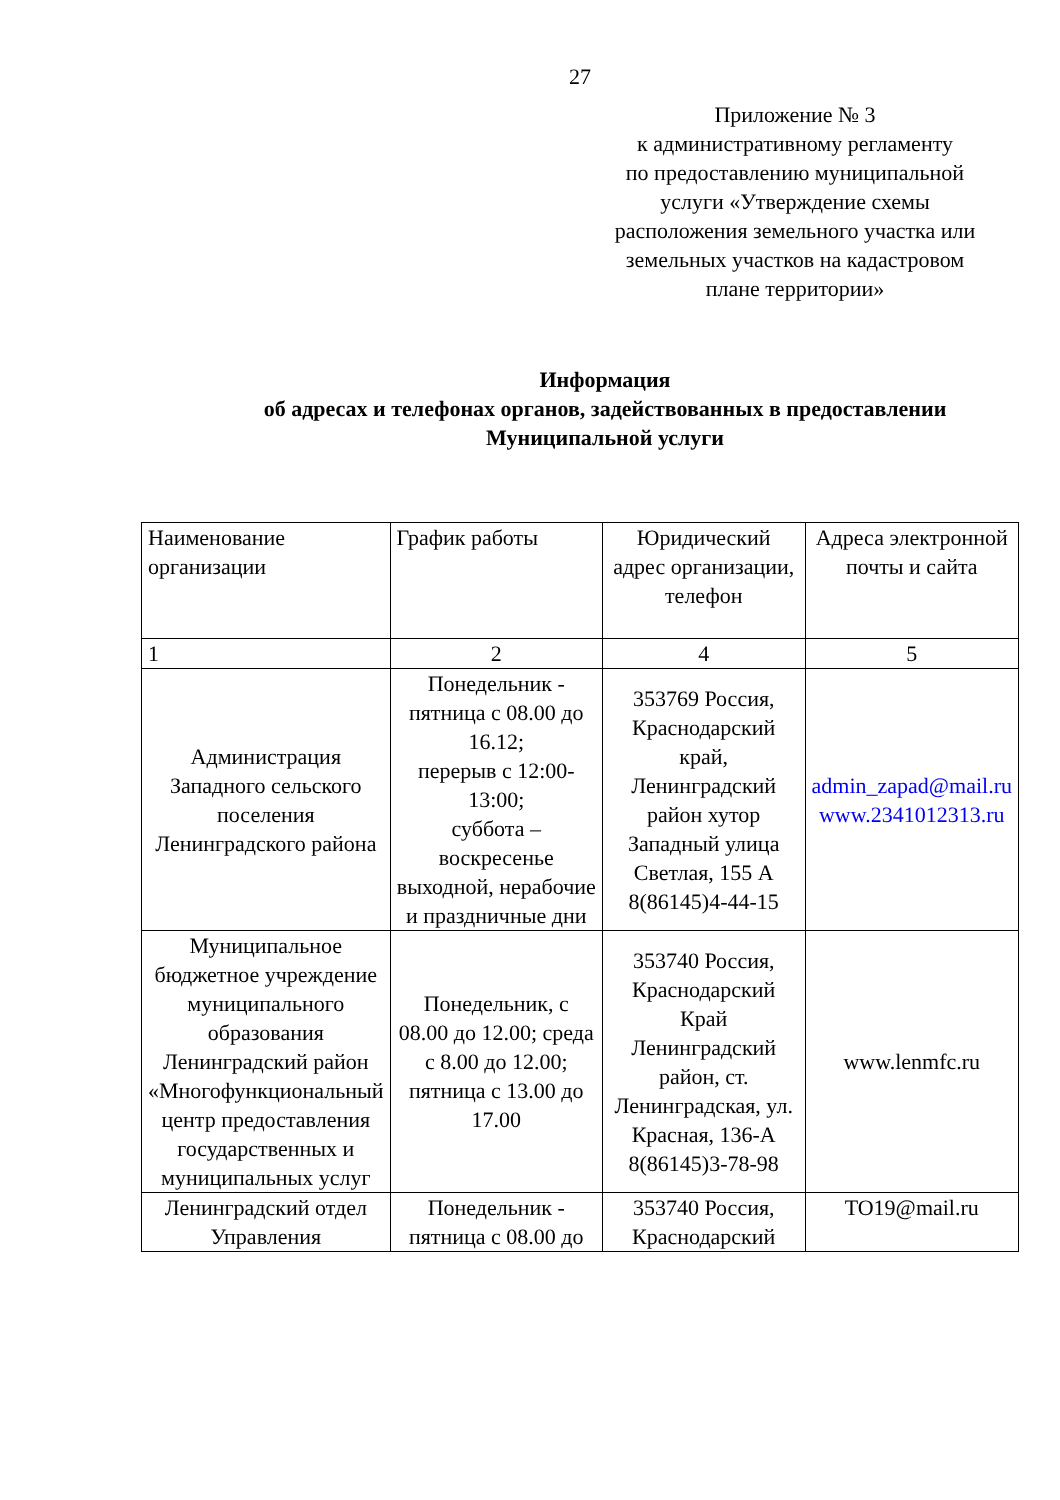27
Приложение № 3
к административному регламенту
по предоставлению муниципальной
услуги «Утверждение схемы
расположения земельного участка или
земельных участков на кадастровом
плане территории»
Информация
об адресах и телефонах органов, задействованных в предоставлении
Муниципальной услуги
| Наименование организации | График работы | Юридический адрес организации, телефон | Адреса электронной почты и сайта |
| 1 | 2 | 4 | 5 |
| Администрация Западного сельского поселения Ленинградского района | Понедельник - пятница с 08.00 до 16.12; перерыв с 12:00-13:00; суббота – воскресенье выходной, нерабочие и праздничные дни | 353769 Россия, Краснодарский край, Ленинградский район хутор Западный улица Светлая, 155 А 8(86145)4-44-15 | admin_zapad@mail.ru www.2341012313.ru |
| Муниципальное бюджетное учреждение муниципального образования Ленинградский район «Многофункциональный центр предоставления государственных и муниципальных услуг | Понедельник, с 08.00 до 12.00; среда с 8.00 до 12.00; пятница с 13.00 до 17.00 | 353740 Россия, Краснодарский Край Ленинградский район, ст. Ленинградская, ул. Красная, 136-А 8(86145)3-78-98 | www.lenmfc.ru |
| Ленинградский отдел Управления | Понедельник - пятница с 08.00 до | 353740 Россия, Краснодарский | TO19@mail.ru |